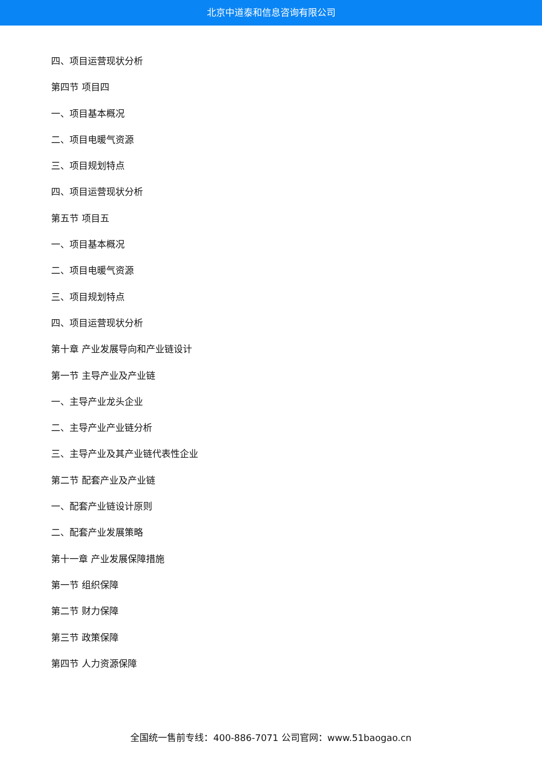北京中道泰和信息咨询有限公司
四、项目运营现状分析
第四节 项目四
一、项目基本概况
二、项目电暖气资源
三、项目规划特点
四、项目运营现状分析
第五节 项目五
一、项目基本概况
二、项目电暖气资源
三、项目规划特点
四、项目运营现状分析
第十章 产业发展导向和产业链设计
第一节 主导产业及产业链
一、主导产业龙头企业
二、主导产业产业链分析
三、主导产业及其产业链代表性企业
第二节 配套产业及产业链
一、配套产业链设计原则
二、配套产业发展策略
第十一章 产业发展保障措施
第一节 组织保障
第二节 财力保障
第三节 政策保障
第四节 人力资源保障
全国统一售前专线：400-886-7071 公司官网：www.51baogao.cn